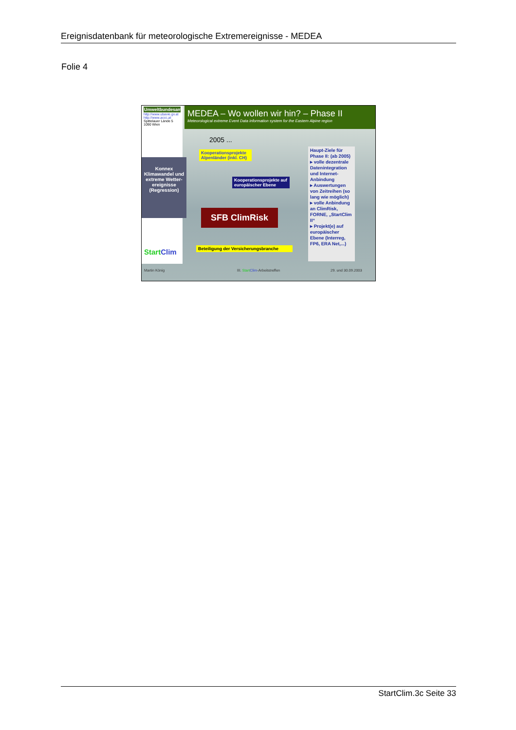Ereignisdatenbank für meteorologische Extremereignisse - MEDEA
Folie 4
Umweltbundesamt
http://www.ubavie.gv.at
http://www.accc.at
Spittelauer Lände 5
1090 Wien
Konnex Klimawandel und extreme Wetter-ereignisse (Regression)
StartClim
MEDEA – Wo wollen wir hin? – Phase II
Meteorological extreme Event Data information system for the Eastern Alpine region
2005 ...
Kooperationsprojekte Alpenländer (inkl. CH)
Kooperationsprojekte auf europäischer Ebene
SFB ClimRisk
Beteiligung der Versicherungsbranche
Haupt-Ziele für Phase II: (ab 2005)
▸ volle dezentrale Datenintegration und Internet-Anbindung
▸ Auswertungen von Zeitreihen (so lang wie möglich)
▸ volle Anbindung an ClimRisk, FORNE, „StartClim II“
▸ Projekt(e) auf europäischer Ebene (Interreg, FP6, ERA Net,...)
Martin König III. Start Clim-Arbeitstreffen 29. und 30.09.2003
StartClim.3c Seite 33